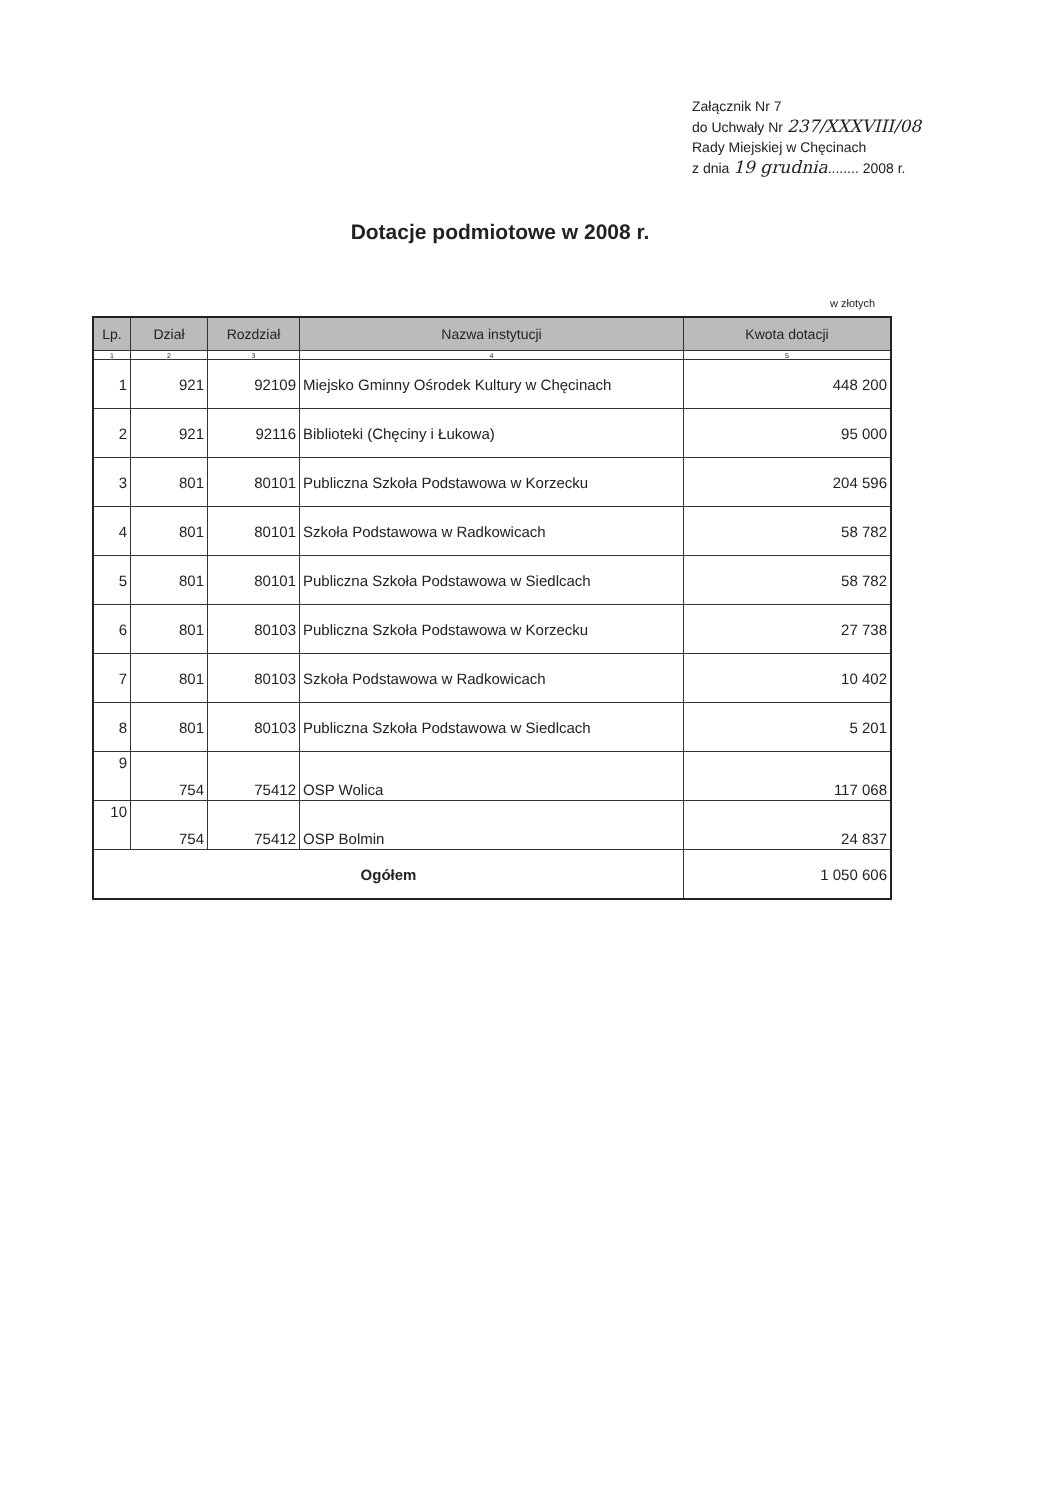Załącznik Nr 7
do Uchwały Nr 237/XXXVIII/08
Rady Miejskiej w Chęcinach
z dnia 19 grudnia........ 2008 r.
Dotacje podmiotowe w 2008 r.
w złotych
| Lp. | Dział | Rozdział | Nazwa instytucji | Kwota dotacji |
| --- | --- | --- | --- | --- |
| 1 | 2 | 3 | 4 | 5 |
| 1 | 921 | 92109 | Miejsko Gminny Ośrodek Kultury w Chęcinach | 448 200 |
| 2 | 921 | 92116 | Biblioteki (Chęciny i Łukowa) | 95 000 |
| 3 | 801 | 80101 | Publiczna Szkoła Podstawowa w Korzecku | 204 596 |
| 4 | 801 | 80101 | Szkoła Podstawowa w Radkowicach | 58 782 |
| 5 | 801 | 80101 | Publiczna Szkoła Podstawowa w Siedlcach | 58 782 |
| 6 | 801 | 80103 | Publiczna Szkoła Podstawowa w Korzecku | 27 738 |
| 7 | 801 | 80103 | Szkoła Podstawowa w Radkowicach | 10 402 |
| 8 | 801 | 80103 | Publiczna Szkoła Podstawowa w Siedlcach | 5 201 |
| 9 | 754 | 75412 | OSP Wolica | 117 068 |
| 10 | 754 | 75412 | OSP Bolmin | 24 837 |
| Ogółem | | | | 1 050 606 |